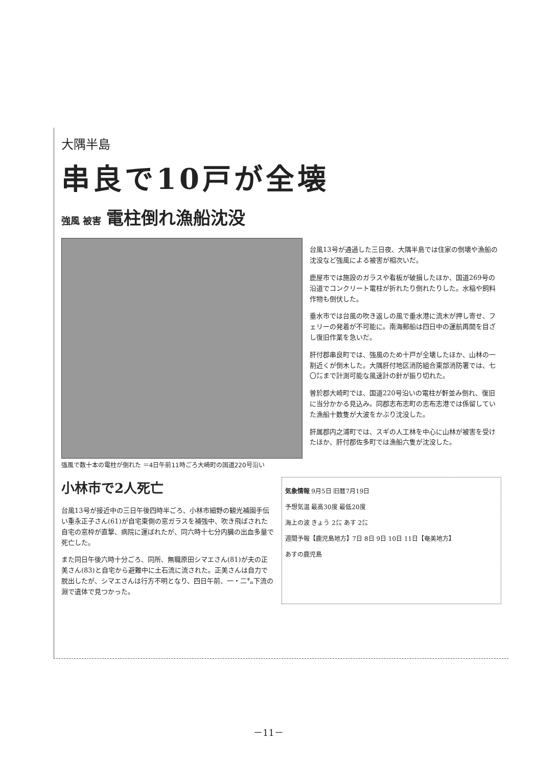大隅半島
串良で10戸が全壊
強風 被害 電柱倒れ漁船沈没
強風で数十本の電柱が倒れた ＝4日午前11時ごろ大崎町の国道220号沿い
台風13号が通過した三日夜、大隅半島では住家の倒壊や漁船の沈没など強風による被害が相次いだ。
鹿屋市では施設のガラスや看板が破損したほか、国道269号の沿道でコンクリート電柱が折れたり倒れたりした。水稲や飼料作物も倒伏した。
垂水市では台風の吹き返しの風で垂水港に流木が押し寄せ、フェリーの発着が不可能に。南海郵船は四日中の運航再開を目ざし復旧作業を急いだ。
肝付郡串良町では、強風のため十戸が全壊したほか、山林の一割近くが倒木した。大隅肝付地区消防組合東部消防署では、七〇㍍まで計測可能な風速計の針が振り切れた。
曽於郡大崎町では、国道220号沿いの電柱が軒並み倒れ、復旧に当分かかる見込み。同郡志布志町の志布志港では係留していた漁船十数隻が大波をかぶり沈没した。
肝属郡内之浦町では、スギの人工林を中心に山林が被害を受けたほか、肝付郡佐多町では漁船六隻が沈没した。
小林市で2人死亡
台風13号が接近中の三日午後四時半ごろ、小林市細野の観光補園手伝い重永正子さん(61)が自宅東側の窓ガラスを補強中、吹き飛ばされた自宅の窓枠が直撃、病院に運ばれたが、同六時十七分内臓の出血多量で死亡した。
また同日午後六時十分ごろ、同所、無職原田シマエさん(81)が夫の正美さん(83)と自宅から避難中に土石流に流された。正美さんは自力で脱出したが、シマエさんは行方不明となり、四日午前、一・二㌔下流の淵で遺体で見つかった。
気象情報 9月5日 旧暦7月19日
予想気温 最高30度 最低20度
海上の波 きょう 2㍍ あす 2㍍
週間予報【鹿児島地方】7日 8日 9日 10日 11日【奄美地方】
あすの鹿児島
－11－